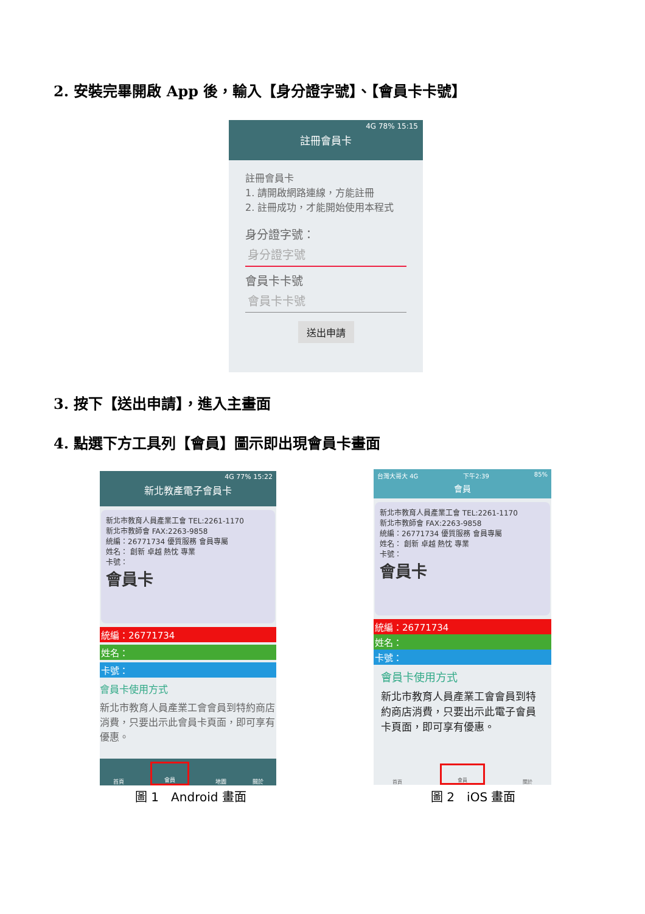2. 安裝完畢開啟 App 後，輸入【身分證字號】、【會員卡卡號】
4G 78% 15:15
註冊會員卡
註冊會員卡
1. 請開啟網路連線，方能註冊
2. 註冊成功，才能開始使用本程式
身分證字號：
身分證字號
會員卡卡號
會員卡卡號
送出申請
3. 按下【送出申請】，進入主畫面
4. 點選下方工具列【會員】圖示即出現會員卡畫面
4G 77% 15:22
新北教產電子會員卡
新北市教育人員產業工會 TEL:2261-1170
新北市教師會 FAX:2263-9858
統編：26771734 優質服務 會員專屬
姓名： 創新 卓越 熱忱 專業
卡號：
會員卡
統編：26771734
姓名：
卡號：
會員卡使用方式
新北市教育人員產業工會會員到特約商店消費，只要出示此會員卡頁面，即可享有優惠。
首頁 會員 地圖 關於
圖 1　Android 畫面
台灣大哥大 4G 下午2:39 85%
會員
新北市教育人員產業工會 TEL:2261-1170
新北市教師會 FAX:2263-9858
統編：26771734 優質服務 會員專屬
姓名： 創新 卓越 熱忱 專業
卡號：
會員卡
統編：26771734
姓名：
卡號：
會員卡使用方式
新北市教育人員產業工會會員到特約商店消費，只要出示此電子會員卡頁面，即可享有優惠。
首頁 會員 關於
圖 2　iOS 畫面